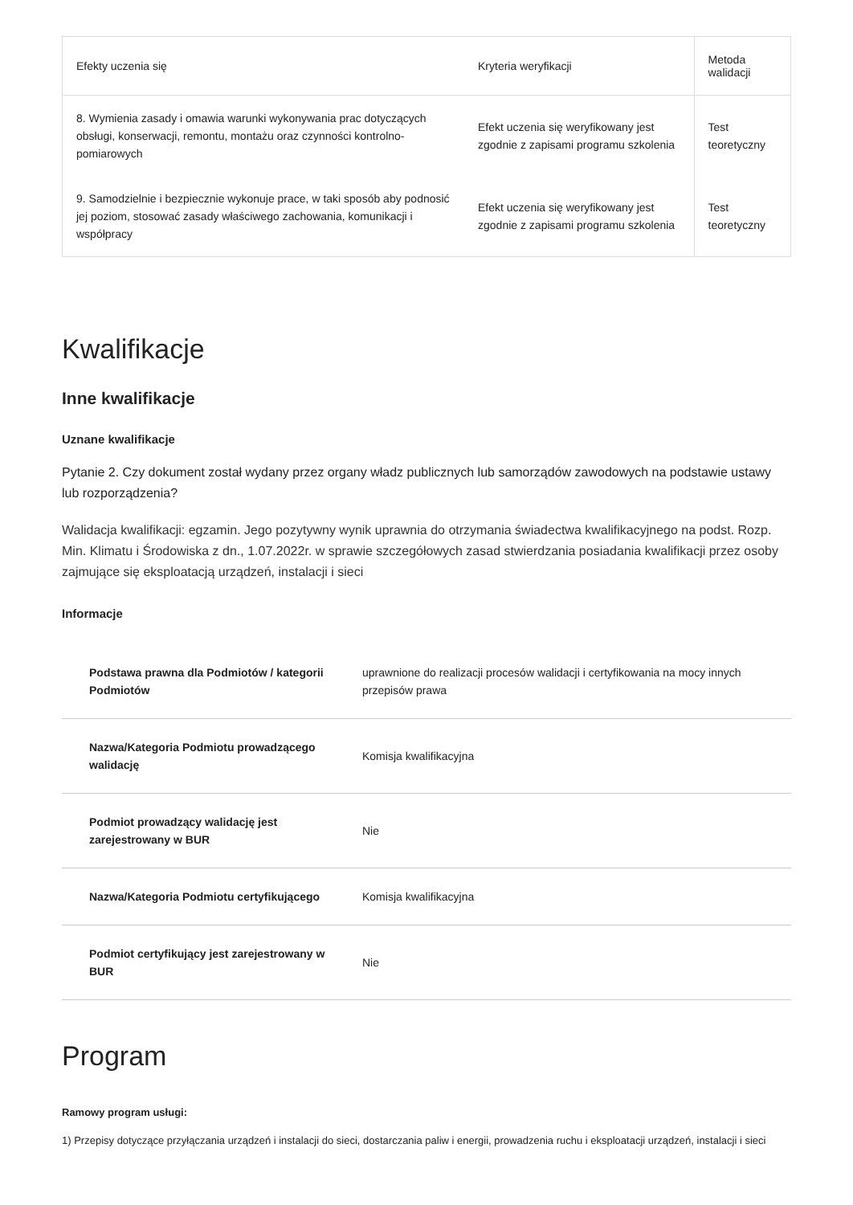| Efekty uczenia się | Kryteria weryfikacji | Metoda walidacji |
| --- | --- | --- |
| 8. Wymienia zasady i omawia warunki wykonywania prac dotyczących obsługi, konserwacji, remontu, montażu oraz czynności kontrolno-pomiarowych | Efekt uczenia się weryfikowany jest zgodnie z zapisami programu szkolenia | Test teoretyczny |
| 9. Samodzielnie i bezpiecznie wykonuje prace, w taki sposób aby podnosić jej poziom, stosować zasady właściwego zachowania, komunikacji i współpracy | Efekt uczenia się weryfikowany jest zgodnie z zapisami programu szkolenia | Test teoretyczny |
Kwalifikacje
Inne kwalifikacje
Uznane kwalifikacje
Pytanie 2. Czy dokument został wydany przez organy władz publicznych lub samorządów zawodowych na podstawie ustawy lub rozporządzenia?
Walidacja kwalifikacji: egzamin. Jego pozytywny wynik uprawnia do otrzymania świadectwa kwalifikacyjnego na podst. Rozp. Min. Klimatu i Środowiska z dn., 1.07.2022r. w sprawie szczegółowych zasad stwierdzania posiadania kwalifikacji przez osoby zajmujące się eksploatacją urządzeń, instalacji i sieci
Informacje
| Podstawa prawna dla Podmiotów / kategorii Podmiotów | uprawnione do realizacji procesów walidacji i certyfikowania na mocy innych przepisów prawa |
| Nazwa/Kategoria Podmiotu prowadzącego walidację | Komisja kwalifikacyjna |
| Podmiot prowadzący walidację jest zarejestrowany w BUR | Nie |
| Nazwa/Kategoria Podmiotu certyfikującego | Komisja kwalifikacyjna |
| Podmiot certyfikujący jest zarejestrowany w BUR | Nie |
Program
Ramowy program usługi:
1) Przepisy dotyczące przyłączania urządzeń i instalacji do sieci, dostarczania paliw i energii, prowadzenia ruchu i eksploatacji urządzeń, instalacji i sieci